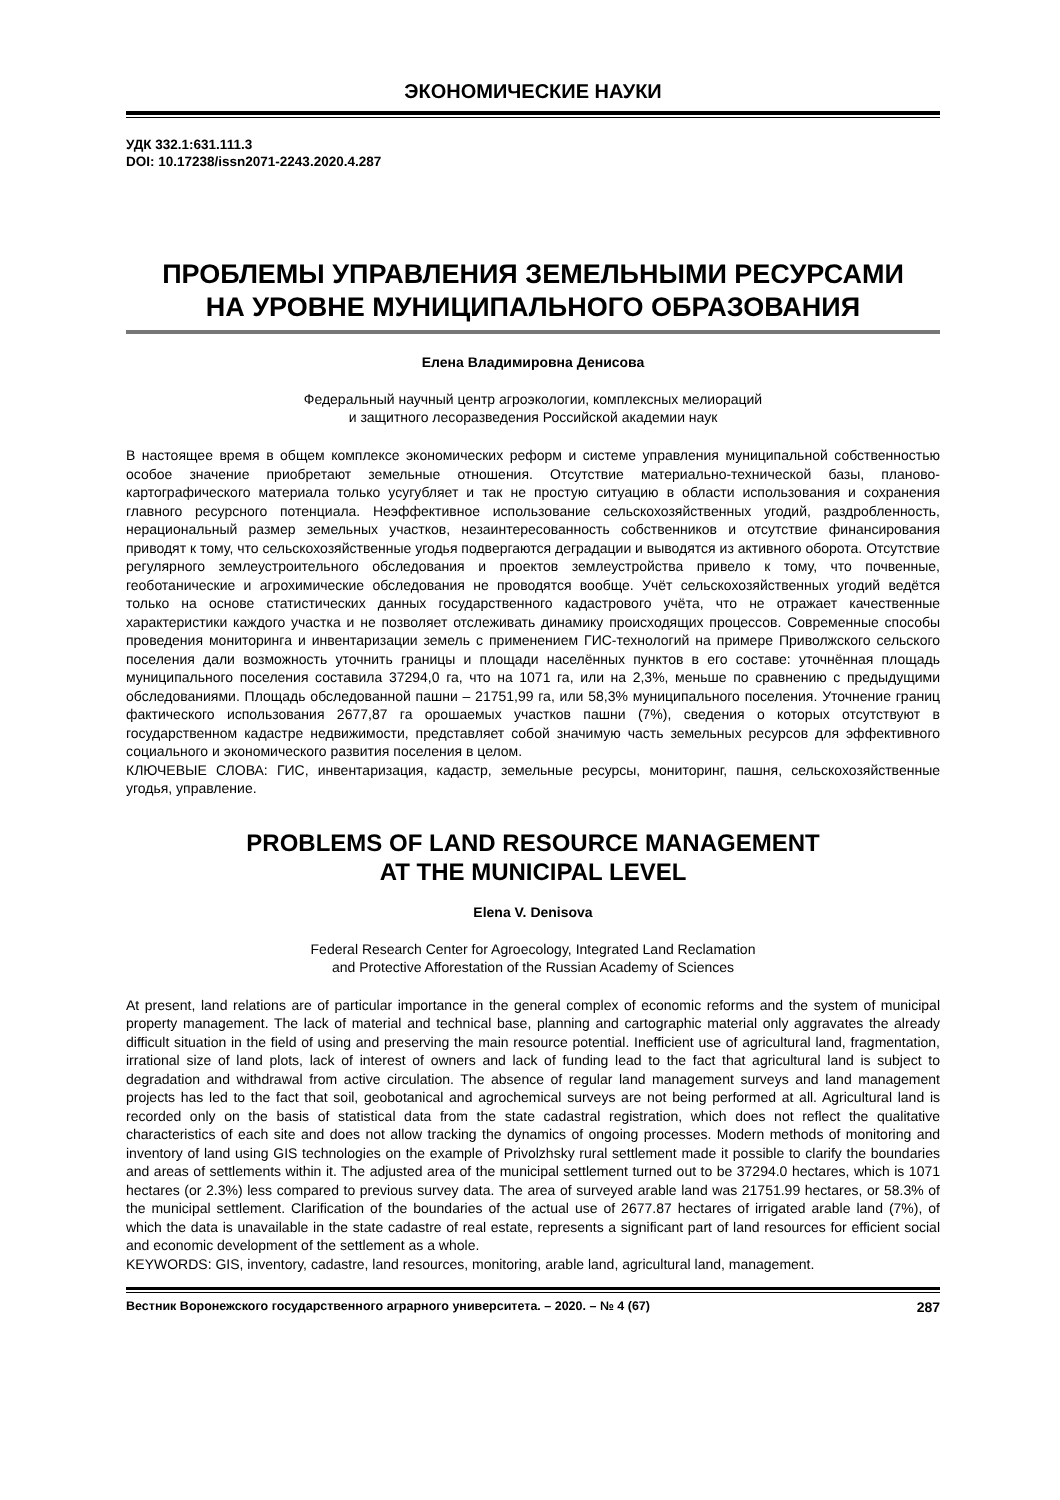ЭКОНОМИЧЕСКИЕ НАУКИ
УДК 332.1:631.111.3
DOI: 10.17238/issn2071-2243.2020.4.287
ПРОБЛЕМЫ УПРАВЛЕНИЯ ЗЕМЕЛЬНЫМИ РЕСУРСАМИ
НА УРОВНЕ МУНИЦИПАЛЬНОГО ОБРАЗОВАНИЯ
Елена Владимировна Денисова
Федеральный научный центр агроэкологии, комплексных мелиораций
и защитного лесоразведения Российской академии наук
В настоящее время в общем комплексе экономических реформ и системе управления муниципальной собственностью особое значение приобретают земельные отношения. Отсутствие материально-технической базы, планово-картографического материала только усугубляет и так не простую ситуацию в области использования и сохранения главного ресурсного потенциала. Неэффективное использование сельскохозяйственных угодий, раздробленность, нерациональный размер земельных участков, незаинтересованность собственников и отсутствие финансирования приводят к тому, что сельскохозяйственные угодья подвергаются деградации и выводятся из активного оборота. Отсутствие регулярного землеустроительного обследования и проектов землеустройства привело к тому, что почвенные, геоботанические и агрохимические обследования не проводятся вообще. Учёт сельскохозяйственных угодий ведётся только на основе статистических данных государственного кадастрового учёта, что не отражает качественные характеристики каждого участка и не позволяет отслеживать динамику происходящих процессов. Современные способы проведения мониторинга и инвентаризации земель с применением ГИС-технологий на примере Приволжского сельского поселения дали возможность уточнить границы и площади населённых пунктов в его составе: уточнённая площадь муниципального поселения составила 37294,0 га, что на 1071 га, или на 2,3%, меньше по сравнению с предыдущими обследованиями. Площадь обследованной пашни – 21751,99 га, или 58,3% муниципального поселения. Уточнение границ фактического использования 2677,87 га орошаемых участков пашни (7%), сведения о которых отсутствуют в государственном кадастре недвижимости, представляет собой значимую часть земельных ресурсов для эффективного социального и экономического развития поселения в целом.
КЛЮЧЕВЫЕ СЛОВА: ГИС, инвентаризация, кадастр, земельные ресурсы, мониторинг, пашня, сельскохозяйственные угодья, управление.
PROBLEMS OF LAND RESOURCE MANAGEMENT
AT THE MUNICIPAL LEVEL
Elena V. Denisova
Federal Research Center for Agroecology, Integrated Land Reclamation
and Protective Afforestation of the Russian Academy of Sciences
At present, land relations are of particular importance in the general complex of economic reforms and the system of municipal property management. The lack of material and technical base, planning and cartographic material only aggravates the already difficult situation in the field of using and preserving the main resource potential. Inefficient use of agricultural land, fragmentation, irrational size of land plots, lack of interest of owners and lack of funding lead to the fact that agricultural land is subject to degradation and withdrawal from active circulation. The absence of regular land management surveys and land management projects has led to the fact that soil, geobotanical and agrochemical surveys are not being performed at all. Agricultural land is recorded only on the basis of statistical data from the state cadastral registration, which does not reflect the qualitative characteristics of each site and does not allow tracking the dynamics of ongoing processes. Modern methods of monitoring and inventory of land using GIS technologies on the example of Privolzhsky rural settlement made it possible to clarify the boundaries and areas of settlements within it. The adjusted area of the municipal settlement turned out to be 37294.0 hectares, which is 1071 hectares (or 2.3%) less compared to previous survey data. The area of surveyed arable land was 21751.99 hectares, or 58.3% of the municipal settlement. Clarification of the boundaries of the actual use of 2677.87 hectares of irrigated arable land (7%), of which the data is unavailable in the state cadastre of real estate, represents a significant part of land resources for efficient social and economic development of the settlement as a whole.
KEYWORDS: GIS, inventory, cadastre, land resources, monitoring, arable land, agricultural land, management.
Вестник Воронежского государственного аграрного университета. – 2020. – № 4 (67) 287